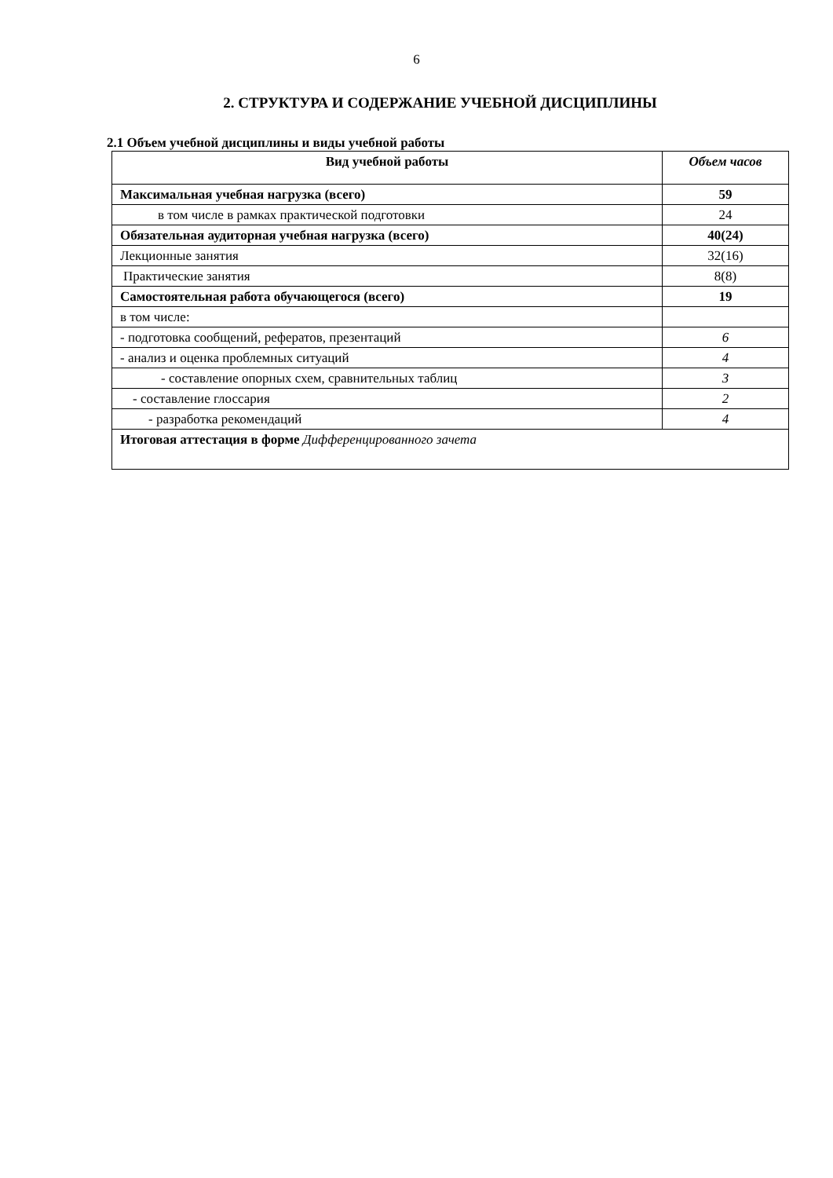6
2. СТРУКТУРА И СОДЕРЖАНИЕ УЧЕБНОЙ ДИСЦИПЛИНЫ
2.1 Объем учебной дисциплины и виды учебной работы
| Вид учебной работы | Объем часов |
| --- | --- |
| Максимальная учебная нагрузка (всего) | 59 |
| в том числе в рамках практической подготовки | 24 |
| Обязательная аудиторная учебная нагрузка (всего) | 40(24) |
| Лекционные занятия | 32(16) |
| Практические занятия | 8(8) |
| Самостоятельная работа обучающегося (всего) | 19 |
| в том числе: | |
| - подготовка сообщений, рефератов, презентаций | 6 |
| - анализ и оценка проблемных ситуаций | 4 |
| - составление опорных схем, сравнительных таблиц | 3 |
| - составление глоссария | 2 |
| - разработка рекомендаций | 4 |
| Итоговая аттестация в форме Дифференцированного зачета | |